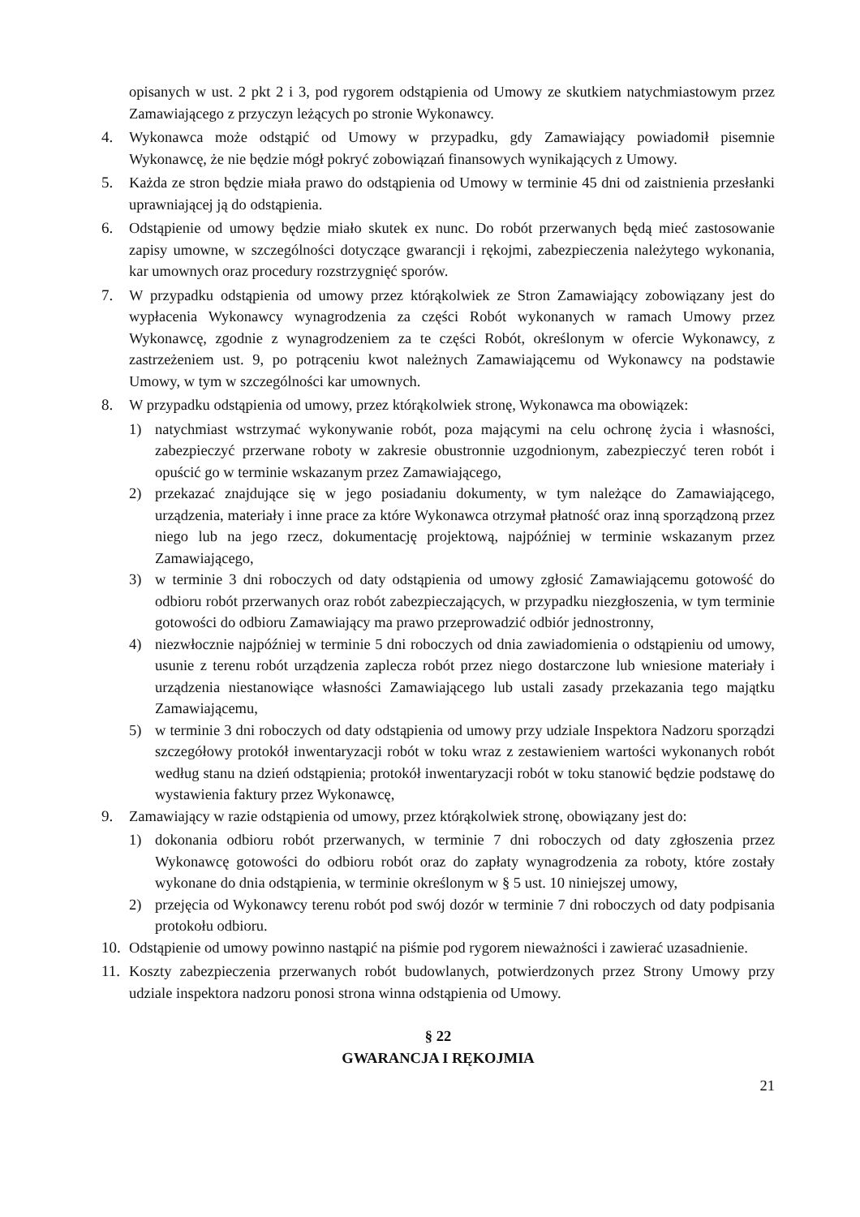opisanych w ust. 2 pkt 2 i 3, pod rygorem odstąpienia od Umowy ze skutkiem natychmiastowym przez Zamawiającego z przyczyn leżących po stronie Wykonawcy.
4. Wykonawca może odstąpić od Umowy w przypadku, gdy Zamawiający powiadomił pisemnie Wykonawcę, że nie będzie mógł pokryć zobowiązań finansowych wynikających z Umowy.
5. Każda ze stron będzie miała prawo do odstąpienia od Umowy w terminie 45 dni od zaistnienia przesłanki uprawniającej ją do odstąpienia.
6. Odstąpienie od umowy będzie miało skutek ex nunc. Do robót przerwanych będą mieć zastosowanie zapisy umowne, w szczególności dotyczące gwarancji i rękojmi, zabezpieczenia należytego wykonania, kar umownych oraz procedury rozstrzygnięć sporów.
7. W przypadku odstąpienia od umowy przez którąkolwiek ze Stron Zamawiający zobowiązany jest do wypłacenia Wykonawcy wynagrodzenia za części Robót wykonanych w ramach Umowy przez Wykonawcę, zgodnie z wynagrodzeniem za te części Robót, określonym w ofercie Wykonawcy, z zastrzeżeniem ust. 9, po potrąceniu kwot należnych Zamawiającemu od Wykonawcy na podstawie Umowy, w tym w szczególności kar umownych.
8. W przypadku odstąpienia od umowy, przez którąkolwiek stronę, Wykonawca ma obowiązek:
1) natychmiast wstrzymać wykonywanie robót, poza mającymi na celu ochronę życia i własności, zabezpieczyć przerwane roboty w zakresie obustronnie uzgodnionym, zabezpieczyć teren robót i opuścić go w terminie wskazanym przez Zamawiającego,
2) przekazać znajdujące się w jego posiadaniu dokumenty, w tym należące do Zamawiającego, urządzenia, materiały i inne prace za które Wykonawca otrzymał płatność oraz inną sporządzoną przez niego lub na jego rzecz, dokumentację projektową, najpóźniej w terminie wskazanym przez Zamawiającego,
3) w terminie 3 dni roboczych od daty odstąpienia od umowy zgłosić Zamawiającemu gotowość do odbioru robót przerwanych oraz robót zabezpieczających, w przypadku niezgłoszenia, w tym terminie gotowości do odbioru Zamawiający ma prawo przeprowadzić odbiór jednostronny,
4) niezwłocznie najpóźniej w terminie 5 dni roboczych od dnia zawiadomienia o odstąpieniu od umowy, usunie z terenu robót urządzenia zaplecza robót przez niego dostarczone lub wniesione materiały i urządzenia niestanowiące własności Zamawiającego lub ustali zasady przekazania tego majątku Zamawiającemu,
5) w terminie 3 dni roboczych od daty odstąpienia od umowy przy udziale Inspektora Nadzoru sporządzi szczegółowy protokół inwentaryzacji robót w toku wraz z zestawieniem wartości wykonanych robót według stanu na dzień odstąpienia; protokół inwentaryzacji robót w toku stanowić będzie podstawę do wystawienia faktury przez Wykonawcę,
9. Zamawiający w razie odstąpienia od umowy, przez którąkolwiek stronę, obowiązany jest do:
1) dokonania odbioru robót przerwanych, w terminie 7 dni roboczych od daty zgłoszenia przez Wykonawcę gotowości do odbioru robót oraz do zapłaty wynagrodzenia za roboty, które zostały wykonane do dnia odstąpienia, w terminie określonym w § 5 ust. 10 niniejszej umowy,
2) przejęcia od Wykonawcy terenu robót pod swój dozór w terminie 7 dni roboczych od daty podpisania protokołu odbioru.
10.
Odstąpienie od umowy powinno nastąpić na piśmie pod rygorem nieważności i zawierać uzasadnienie.
11.
Koszty zabezpieczenia przerwanych robót budowlanych, potwierdzonych przez Strony Umowy przy udziale inspektora nadzoru ponosi strona winna odstąpienia od Umowy.
§ 22
GWARANCJA I RĘKOJMIA
21